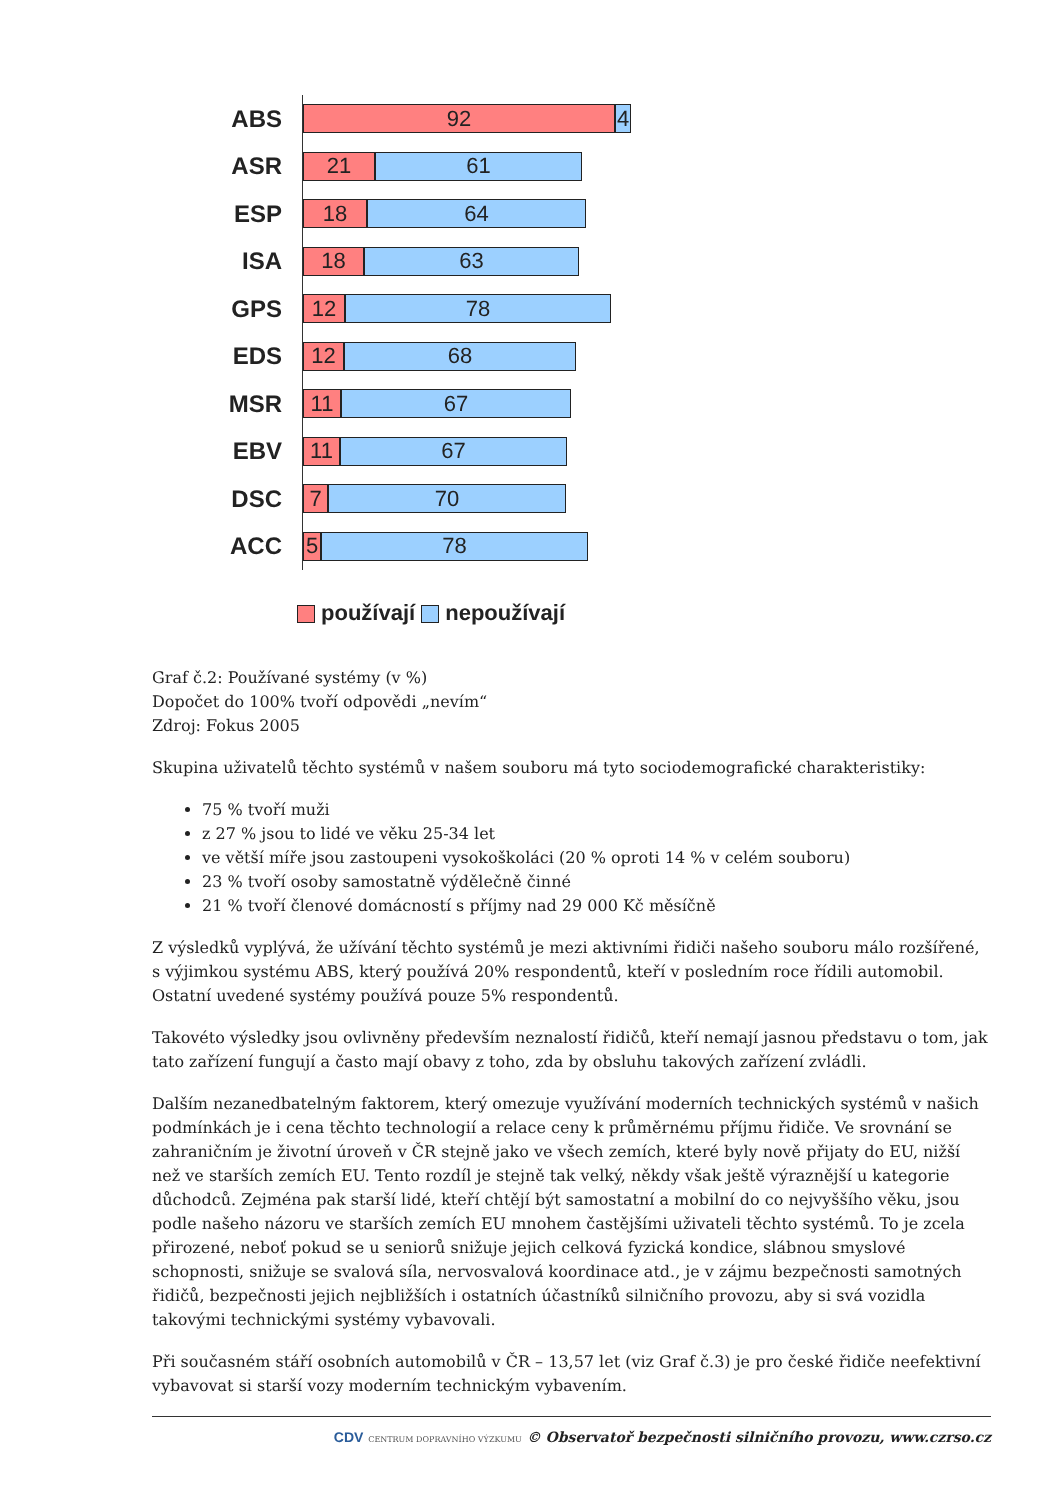ABS
92 4
ASR
21 61
ESP
18 64
ISA
18 63
GPS
12 78
EDS
12 68
MSR
11 67
EBV
11 67
DSC
7 70
ACC
5 78
používají nepoužívají
Graf č.2: Používané systémy (v %)
Dopočet do 100% tvoří odpovědi „nevím“
Zdroj: Fokus 2005
Skupina uživatelů těchto systémů v našem souboru má tyto sociodemografické charakteristiky:
75 % tvoří muži
z 27 % jsou to lidé ve věku 25-34 let
ve větší míře jsou zastoupeni vysokoškoláci (20 % oproti 14 % v celém souboru)
23 % tvoří osoby samostatně výdělečně činné
21 % tvoří členové domácností s příjmy nad 29 000 Kč měsíčně
Z výsledků vyplývá, že užívání těchto systémů je mezi aktivními řidiči našeho souboru málo rozšířené, s výjimkou systému ABS, který používá 20% respondentů, kteří v posledním roce řídili automobil. Ostatní uvedené systémy používá pouze 5% respondentů.
Takovéto výsledky jsou ovlivněny především neznalostí řidičů, kteří nemají jasnou představu o tom, jak tato zařízení fungují a často mají obavy z toho, zda by obsluhu takových zařízení zvládli.
Dalším nezanedbatelným faktorem, který omezuje využívání moderních technických systémů v našich podmínkách je i cena těchto technologií a relace ceny k průměrnému příjmu řidiče. Ve srovnání se zahraničním je životní úroveň v ČR stejně jako ve všech zemích, které byly nově přijaty do EU, nižší než ve starších zemích EU. Tento rozdíl je stejně tak velký, někdy však ještě výraznější u kategorie důchodců. Zejména pak starší lidé, kteří chtějí být samostatní a mobilní do co nejvyššího věku, jsou podle našeho názoru ve starších zemích EU mnohem častějšími uživateli těchto systémů. To je zcela přirozené, neboť pokud se u seniorů snižuje jejich celková fyzická kondice, slábnou smyslové schopnosti, snižuje se svalová síla, nervosvalová koordinace atd., je v zájmu bezpečnosti samotných řidičů, bezpečnosti jejich nejbližších i ostatních účastníků silničního provozu, aby si svá vozidla takovými technickými systémy vybavovali.
Při současném stáří osobních automobilů v ČR – 13,57 let (viz Graf č.3) je pro české řidiče neefektivní vybavovat si starší vozy moderním technickým vybavením.
CDV CENTRUM DOPRAVNÍHO VÝZKUMU © Observatoř bezpečnosti silničního provozu, www.czrso.cz